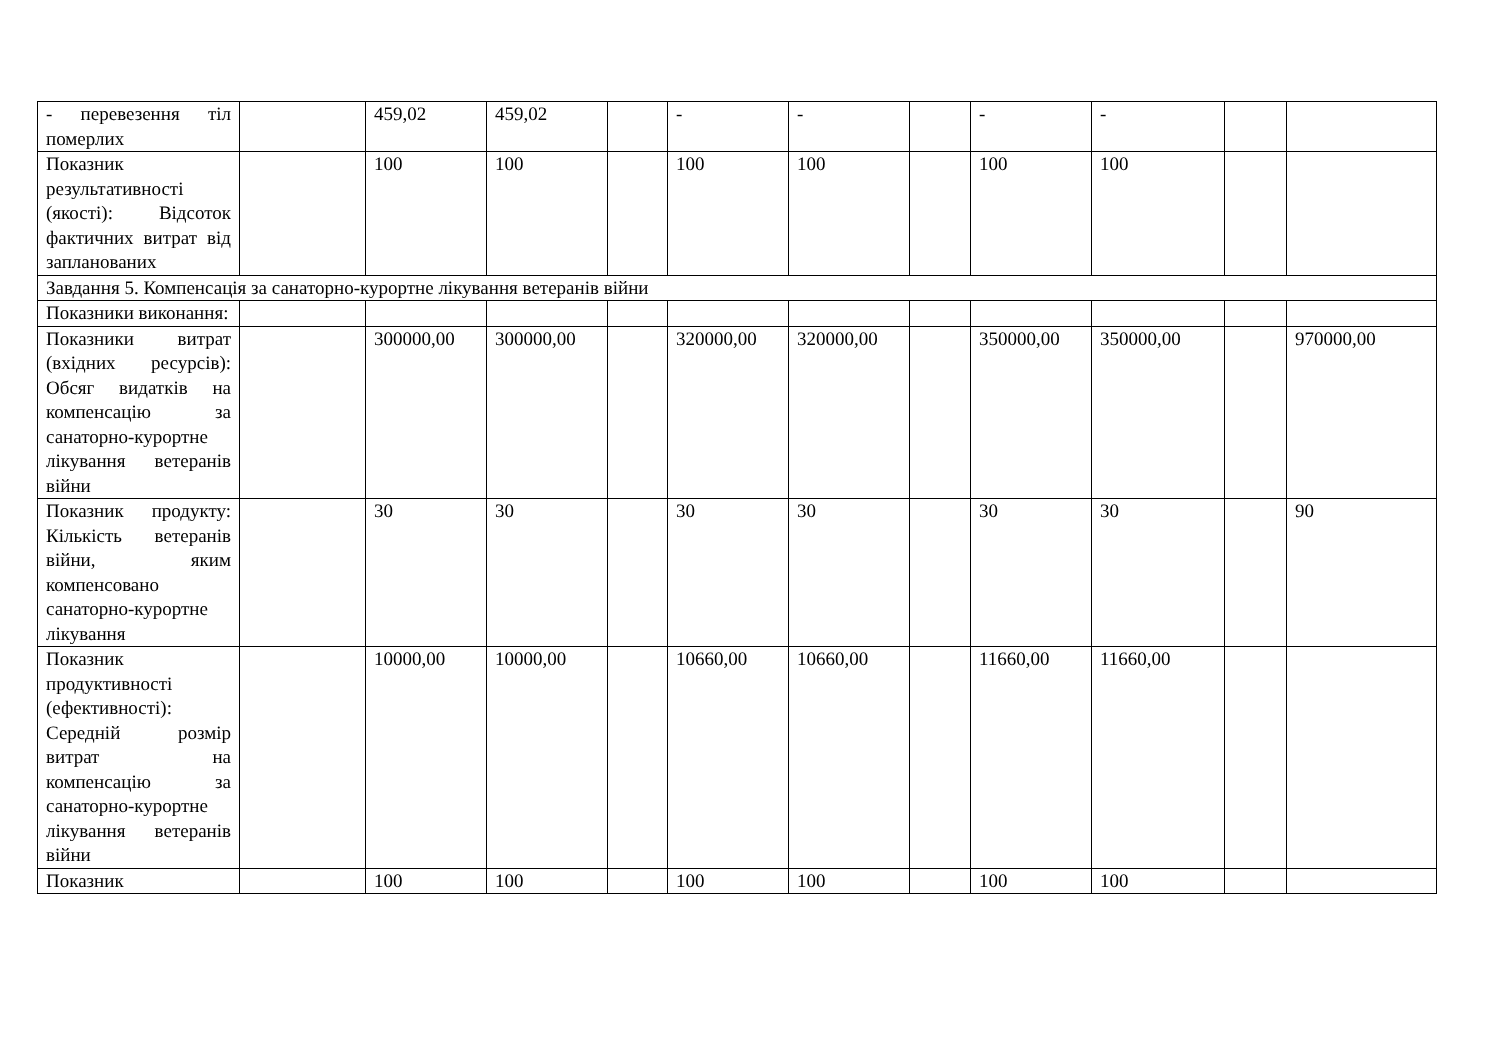| - перевезення тіл померлих | | 459,02 | 459,02 | | - | - | | - | - | | |
| Показник результативності (якості): Відсоток фактичних витрат від запланованих | | 100 | 100 | | 100 | 100 | | 100 | 100 | | |
| Завдання 5. Компенсація за санаторно-курортне лікування ветеранів війни | | | | | | | | | | | |
| Показники виконання: | | | | | | | | | | | |
| Показники витрат (вхідних ресурсів): Обсяг видатків на компенсацію за санаторно-курортне лікування ветеранів війни | | 300000,00 | 300000,00 | | 320000,00 | 320000,00 | | 350000,00 | 350000,00 | | 970000,00 |
| Показник продукту: Кількість ветеранів війни, яким компенсовано санаторно-курортне лікування | | 30 | 30 | | 30 | 30 | | 30 | 30 | | 90 |
| Показник продуктивності (ефективності): Середній розмір витрат на компенсацію за санаторно-курортне лікування ветеранів війни | | 10000,00 | 10000,00 | | 10660,00 | 10660,00 | | 11660,00 | 11660,00 | | |
| Показник | | 100 | 100 | | 100 | 100 | | 100 | 100 | | |